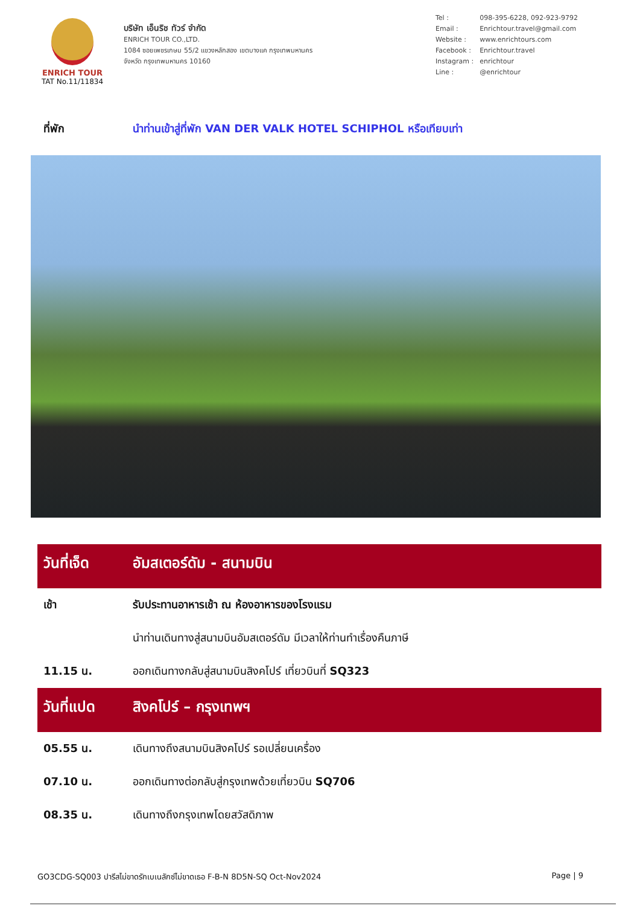ENRICH TOUR
TAT No.11/11834
บริษัท เอ็นริช ทัวร์ จำกัด
ENRICH TOUR CO.,LTD.
1084 ซอยเพชรเกษม 55/2 แขวงหลักสอง เขตบางแค กรุงเทพมหานคร
จังหวัด กรุงเทพมหานคร 10160
| Tel : | 098-395-6228, 092-923-9792 |
| Email : | Enrichtour.travel@gmail.com |
| Website : | www.enrichtours.com |
| Facebook : | Enrichtour.travel |
| Instagram : | enrichtour |
| Line : | @enrichtour |
ที่พัก นำท่านเข้าสู่ที่พัก VAN DER VALK HOTEL SCHIPHOL หรือเทียบเท่า
| วันที่เจ็ด | อัมสเตอร์ดัม - สนามบิน |
| เช้า | รับประทานอาหารเช้า ณ ห้องอาหารของโรงแรม |
| | นำท่านเดินทางสู่สนามบินอัมสเตอร์ดัม มีเวลาให้ท่านทำเรื่องคืนภาษี |
| 11.15 น. | ออกเดินทางกลับสู่สนามบินสิงคโปร์ เที่ยวบินที่ SQ323 |
| วันที่แปด | สิงคโปร์ – กรุงเทพฯ |
| 05.55 น. | เดินทางถึงสนามบินสิงคโปร์ รอเปลี่ยนเครื่อง |
| 07.10 น. | ออกเดินทางต่อกลับสู่กรุงเทพด้วยเที่ยวบิน SQ706 |
| 08.35 น. | เดินทางถึงกรุงเทพโดยสวัสดิภาพ |
GO3CDG-SQ003 ปารีสไม่ขาดรักเบเนลักซ์ไม่ขาดเธอ F-B-N 8D5N-SQ Oct-Nov2024 Page | 9